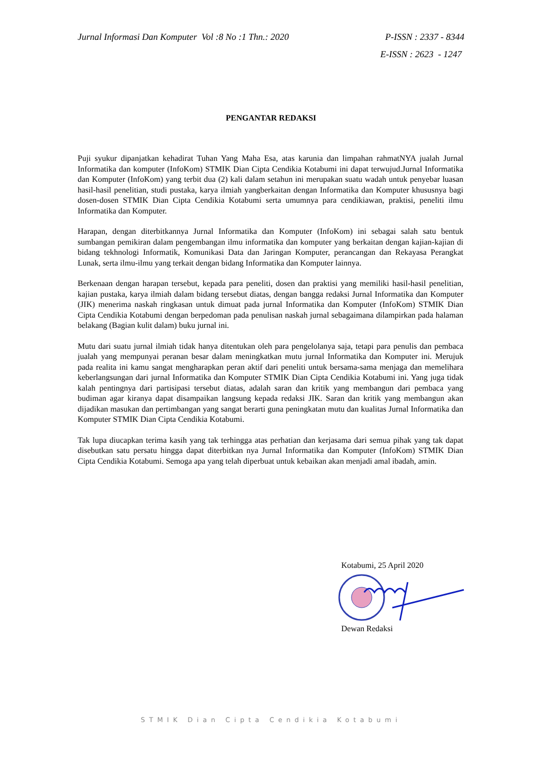Jurnal Informasi Dan Komputer Vol :8 No :1 Thn.: 2020 P-ISSN : 2337 - 8344
E-ISSN : 2623 - 1247
PENGANTAR REDAKSI
Puji syukur dipanjatkan kehadirat Tuhan Yang Maha Esa, atas karunia dan limpahan rahmatNYA jualah Jurnal Informatika dan komputer (InfoKom) STMIK Dian Cipta Cendikia Kotabumi ini dapat terwujud.Jurnal Informatika dan Komputer (InfoKom) yang terbit dua (2) kali dalam setahun ini merupakan suatu wadah untuk penyebar luasan hasil-hasil penelitian, studi pustaka, karya ilmiah yangberkaitan dengan Informatika dan Komputer khususnya bagi dosen-dosen STMIK Dian Cipta Cendikia Kotabumi serta umumnya para cendikiawan, praktisi, peneliti ilmu Informatika dan Komputer.
Harapan, dengan diterbitkannya Jurnal Informatika dan Komputer (InfoKom) ini sebagai salah satu bentuk sumbangan pemikiran dalam pengembangan ilmu informatika dan komputer yang berkaitan dengan kajian-kajian di bidang tekhnologi Informatik, Komunikasi Data dan Jaringan Komputer, perancangan dan Rekayasa Perangkat Lunak, serta ilmu-ilmu yang terkait dengan bidang Informatika dan Komputer lainnya.
Berkenaan dengan harapan tersebut, kepada para peneliti, dosen dan praktisi yang memiliki hasil-hasil penelitian, kajian pustaka, karya ilmiah dalam bidang tersebut diatas, dengan bangga redaksi Jurnal Informatika dan Komputer (JIK) menerima naskah ringkasan untuk dimuat pada jurnal Informatika dan Komputer (InfoKom) STMIK Dian Cipta Cendikia Kotabumi dengan berpedoman pada penulisan naskah jurnal sebagaimana dilampirkan pada halaman belakang (Bagian kulit dalam) buku jurnal ini.
Mutu dari suatu jurnal ilmiah tidak hanya ditentukan oleh para pengelolanya saja, tetapi para penulis dan pembaca jualah yang mempunyai peranan besar dalam meningkatkan mutu jurnal Informatika dan Komputer ini. Merujuk pada realita ini kamu sangat mengharapkan peran aktif dari peneliti untuk bersama-sama menjaga dan memelihara keberlangsungan dari jurnal Informatika dan Komputer STMIK Dian Cipta Cendikia Kotabumi ini. Yang juga tidak kalah pentingnya dari partisipasi tersebut diatas, adalah saran dan kritik yang membangun dari pembaca yang budiman agar kiranya dapat disampaikan langsung kepada redaksi JIK. Saran dan kritik yang membangun akan dijadikan masukan dan pertimbangan yang sangat berarti guna peningkatan mutu dan kualitas Jurnal Informatika dan Komputer STMIK Dian Cipta Cendikia Kotabumi.
Tak lupa diucapkan terima kasih yang tak terhingga atas perhatian dan kerjasama dari semua pihak yang tak dapat disebutkan satu persatu hingga dapat diterbitkan nya Jurnal Informatika dan Komputer (InfoKom) STMIK Dian Cipta Cendikia Kotabumi. Semoga apa yang telah diperbuat untuk kebaikan akan menjadi amal ibadah, amin.
Kotabumi, 25 April 2020
Dewan Redaksi
STMIK Dian Cipta Cendikia Kotabumi